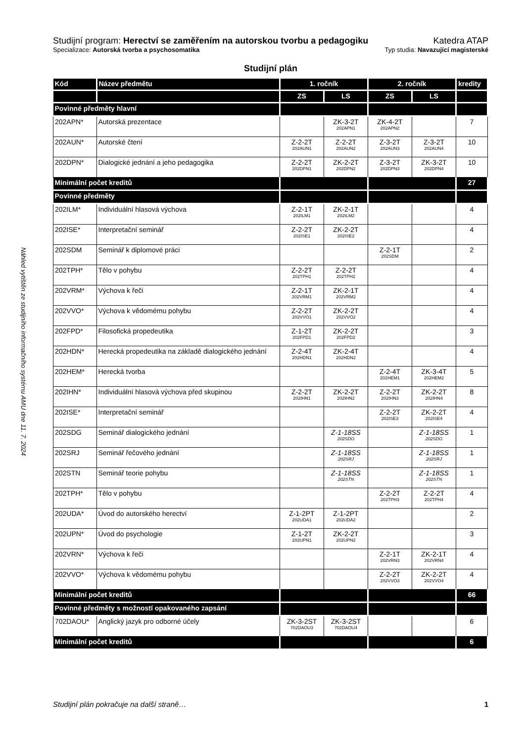Náhled vytištěn ze studijního informačního systému AMU dne 11. 7. 2024
Studijní program: Herectví se zaměřením na autorskou tvorbu a pedagogiku Katedra ATAP
Specializace: Autorská tvorba a psychosomatika Typ studia: Navazující magisterské
Studijní plán
| Kód | Název předmětu | 1. ročník | | 2. ročník | | kredity |
| --- | --- | --- | --- | --- | --- | --- |
| | | ZS | LS | ZS | LS | |
| Povinné předměty hlavní | | | | | | |
| 202APN* | Autorská prezentace | | ZK-3-2T 202APN1 | ZK-4-2T 202APN2 | | 7 |
| 202AUN* | Autorské čtení | Z-2-2T 202AUN1 | Z-2-2T 202AUN2 | Z-3-2T 202AUN3 | Z-3-2T 202AUN4 | 10 |
| 202DPN* | Dialogické jednání a jeho pedagogika | Z-2-2T 202DPN1 | ZK-2-2T 202DPN2 | Z-3-2T 202DPN3 | ZK-3-2T 202DPN4 | 10 |
| Minimální počet kreditů | | | | | | 27 |
| Povinné předměty | | | | | | |
| 202ILM* | Individuální hlasová výchova | Z-2-1T 202ILM1 | ZK-2-1T 202ILM2 | | | 4 |
| 202ISE* | Interpretační seminář | Z-2-2T 202ISE1 | ZK-2-2T 202ISE2 | | | 4 |
| 202SDM | Seminář k diplomové práci | | | Z-2-1T 202SDM | | 2 |
| 202TPH* | Tělo v pohybu | Z-2-2T 202TPH1 | Z-2-2T 202TPH2 | | | 4 |
| 202VRM* | Výchova k řeči | Z-2-1T 202VRM1 | ZK-2-1T 202VRM2 | | | 4 |
| 202VVO* | Výchova k vědomému pohybu | Z-2-2T 202VVO1 | ZK-2-2T 202VVO2 | | | 4 |
| 202FPD* | Filosofická propedeutika | Z-1-2T 202FPD1 | ZK-2-2T 202FPD2 | | | 3 |
| 202HDN* | Herecká propedeutika na základě dialogického jednání | Z-2-4T 202HDN1 | ZK-2-4T 202HDN2 | | | 4 |
| 202HEM* | Herecká tvorba | | | Z-2-4T 202HEM1 | ZK-3-4T 202HEM2 | 5 |
| 202IHN* | Individuální hlasová výchova před skupinou | Z-2-2T 202IHN1 | ZK-2-2T 202IHN2 | Z-2-2T 202IHN3 | ZK-2-2T 202IHN4 | 8 |
| 202ISE* | Interpretační seminář | | | Z-2-2T 202ISE3 | ZK-2-2T 202ISE4 | 4 |
| 202SDG | Seminář dialogického jednání | | Z-1-18SS 202SDG | | Z-1-18SS 202SDG | 1 |
| 202SRJ | Seminář řečového jednání | | Z-1-18SS 202SRJ | | Z-1-18SS 202SRJ | 1 |
| 202STN | Seminář teorie pohybu | | Z-1-18SS 202STN | | Z-1-18SS 202STN | 1 |
| 202TPH* | Tělo v pohybu | | | Z-2-2T 202TPH3 | Z-2-2T 202TPH4 | 4 |
| 202UDA* | Úvod do autorského herectví | Z-1-2PT 202UDA1 | Z-1-2PT 202UDA2 | | | 2 |
| 202UPN* | Úvod do psychologie | Z-1-2T 202UPN1 | ZK-2-2T 202UPN2 | | | 3 |
| 202VRN* | Výchova k řeči | | | Z-2-1T 202VRN3 | ZK-2-1T 202VRN4 | 4 |
| 202VVO* | Výchova k vědomému pohybu | | | Z-2-2T 202VVO3 | ZK-2-2T 202VVO4 | 4 |
| Minimální počet kreditů | | | | | | 66 |
| Povinné předměty s možností opakovaného zapsání | | | | | | |
| 702DAOU* | Anglický jazyk pro odborné účely | ZK-3-2ST 702DAOU3 | ZK-3-2ST 702DAOU4 | | | 6 |
| Minimální počet kreditů | | | | | | 6 |
Studijní plán pokračuje na další straně… 1